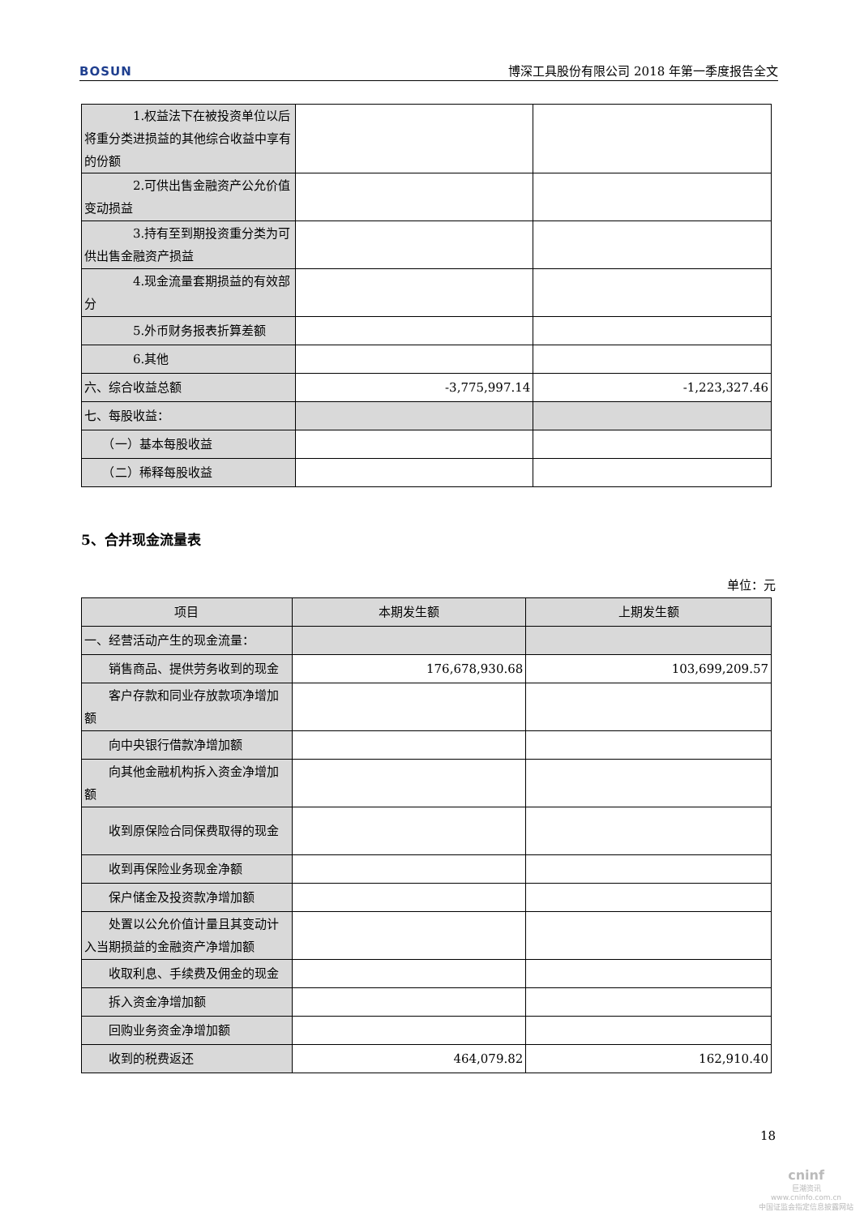BOSUN 博深工具股份有限公司 2018 年第一季度报告全文
| 1.权益法下在被投资单位以后将重分类进损益的其他综合收益中享有的份额 | | |
| 2.可供出售金融资产公允价值变动损益 | | |
| 3.持有至到期投资重分类为可供出售金融资产损益 | | |
| 4.现金流量套期损益的有效部分 | | |
| 5.外币财务报表折算差额 | | |
| 6.其他 | | |
| 六、综合收益总额 | -3,775,997.14 | -1,223,327.46 |
| 七、每股收益： | | |
| （一）基本每股收益 | | |
| （二）稀释每股收益 | | |
5、合并现金流量表
单位：元
| 项目 | 本期发生额 | 上期发生额 |
| --- | --- | --- |
| 一、经营活动产生的现金流量： | | |
| 销售商品、提供劳务收到的现金 | 176,678,930.68 | 103,699,209.57 |
| 客户存款和同业存放款项净增加额 | | |
| 向中央银行借款净增加额 | | |
| 向其他金融机构拆入资金净增加额 | | |
| 收到原保险合同保费取得的现金 | | |
| 收到再保险业务现金净额 | | |
| 保户储金及投资款净增加额 | | |
| 处置以公允价值计量且其变动计入当期损益的金融资产净增加额 | | |
| 收取利息、手续费及佣金的现金 | | |
| 拆入资金净增加额 | | |
| 回购业务资金净增加额 | | |
| 收到的税费返还 | 464,079.82 | 162,910.40 |
18
cninf
巨潮资讯
www.cninfo.com.cn
中国证监会指定信息披露网站